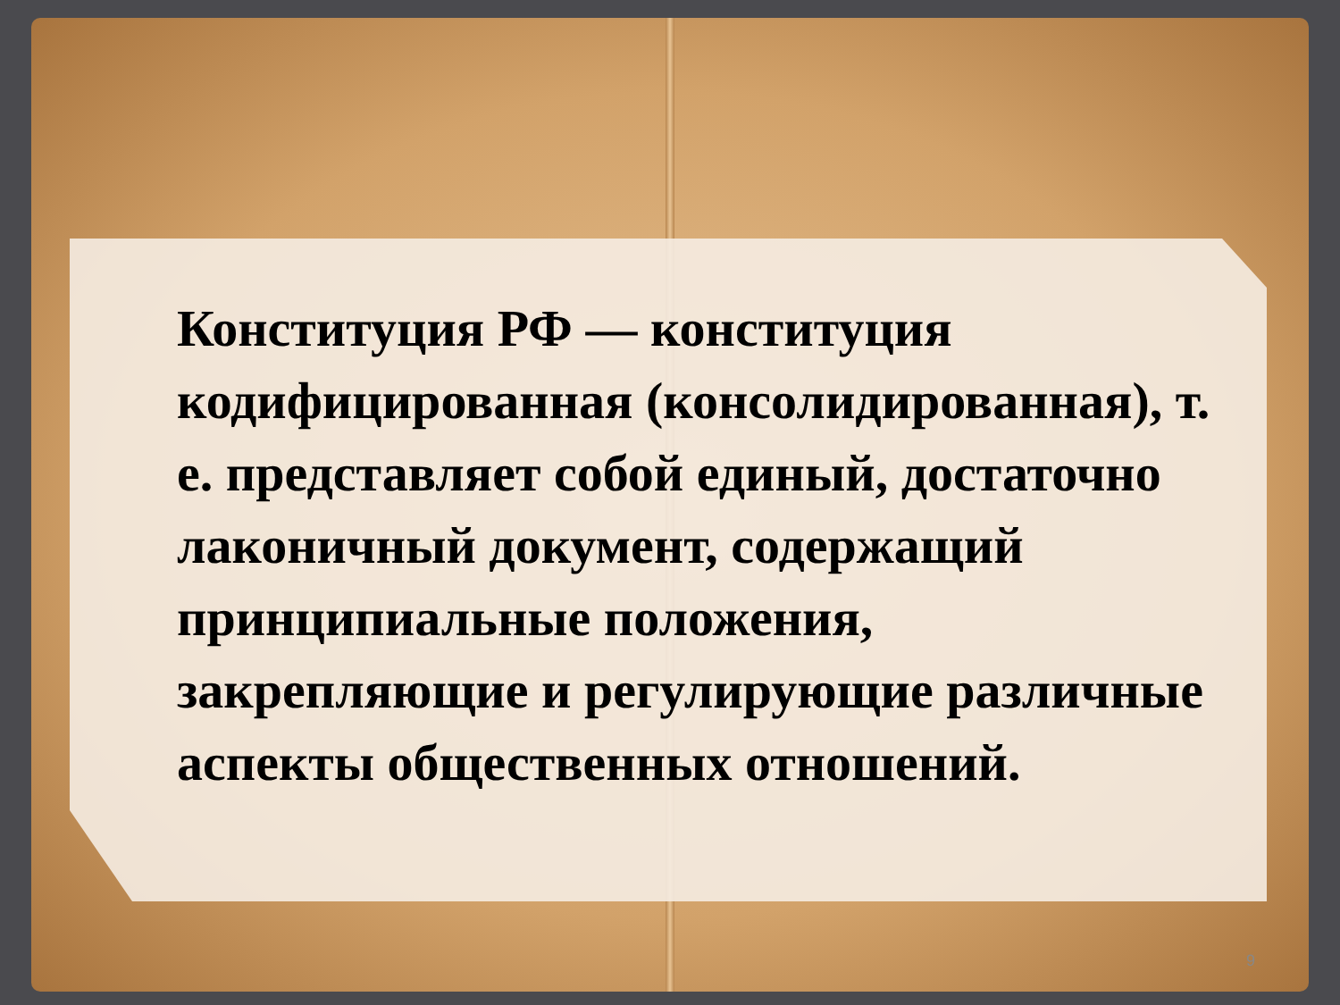Конституция РФ — конституция кодифицированная (консолидированная), т. е. представляет собой единый, достаточно лаконичный документ, содержащий принципиальные положения, закрепляющие и регулирующие различные аспекты общественных отношений.
9